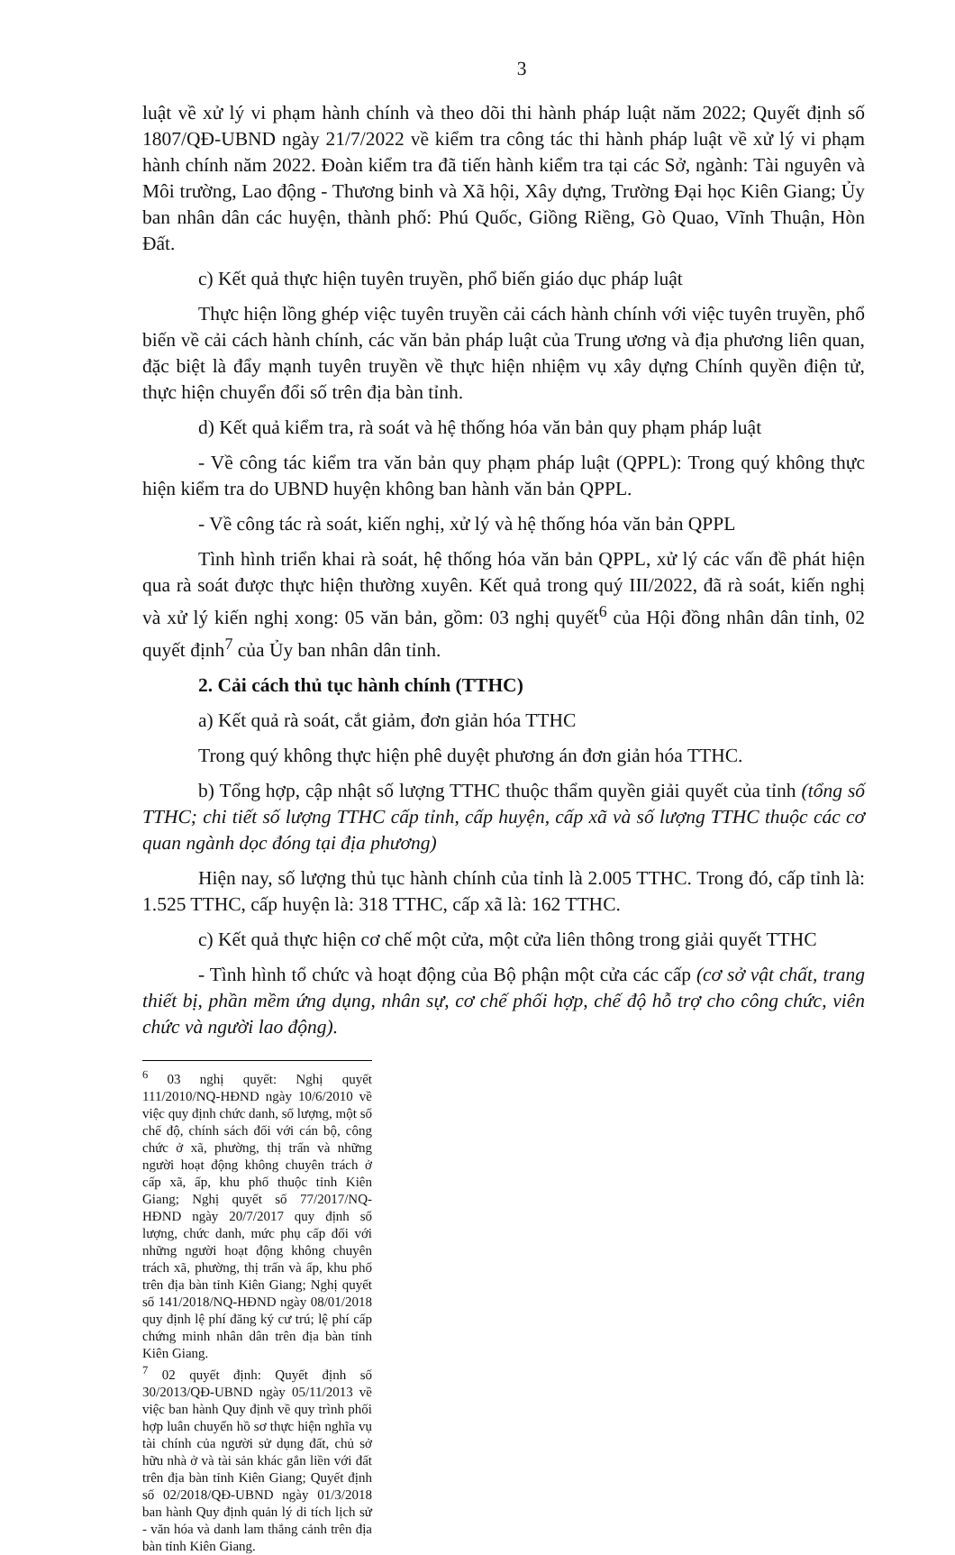3
luật về xử lý vi phạm hành chính và theo dõi thi hành pháp luật năm 2022; Quyết định số 1807/QĐ-UBND ngày 21/7/2022 về kiểm tra công tác thi hành pháp luật về xử lý vi phạm hành chính năm 2022. Đoàn kiểm tra đã tiến hành kiểm tra tại các Sở, ngành: Tài nguyên và Môi trường, Lao động - Thương binh và Xã hội, Xây dựng, Trường Đại học Kiên Giang; Ủy ban nhân dân các huyện, thành phố: Phú Quốc, Giồng Riềng, Gò Quao, Vĩnh Thuận, Hòn Đất.
c) Kết quả thực hiện tuyên truyền, phổ biến giáo dục pháp luật
Thực hiện lồng ghép việc tuyên truyền cải cách hành chính với việc tuyên truyền, phổ biến về cải cách hành chính, các văn bản pháp luật của Trung ương và địa phương liên quan, đặc biệt là đẩy mạnh tuyên truyền về thực hiện nhiệm vụ xây dựng Chính quyền điện tử, thực hiện chuyển đổi số trên địa bàn tỉnh.
d) Kết quả kiểm tra, rà soát và hệ thống hóa văn bản quy phạm pháp luật
- Về công tác kiểm tra văn bản quy phạm pháp luật (QPPL): Trong quý không thực hiện kiểm tra do UBND huyện không ban hành văn bản QPPL.
- Về công tác rà soát, kiến nghị, xử lý và hệ thống hóa văn bản QPPL
Tình hình triển khai rà soát, hệ thống hóa văn bản QPPL, xử lý các vấn đề phát hiện qua rà soát được thực hiện thường xuyên. Kết quả trong quý III/2022, đã rà soát, kiến nghị và xử lý kiến nghị xong: 05 văn bản, gồm: 03 nghị quyết<sup>6</sup> của Hội đồng nhân dân tỉnh, 02 quyết định<sup>7</sup> của Ủy ban nhân dân tỉnh.
2. Cải cách thủ tục hành chính (TTHC)
a) Kết quả rà soát, cắt giảm, đơn giản hóa TTHC
Trong quý không thực hiện phê duyệt phương án đơn giản hóa TTHC.
b) Tổng hợp, cập nhật số lượng TTHC thuộc thẩm quyền giải quyết của tỉnh (tổng số TTHC; chi tiết số lượng TTHC cấp tỉnh, cấp huyện, cấp xã và số lượng TTHC thuộc các cơ quan ngành dọc đóng tại địa phương)
Hiện nay, số lượng thủ tục hành chính của tỉnh là 2.005 TTHC. Trong đó, cấp tỉnh là: 1.525 TTHC, cấp huyện là: 318 TTHC, cấp xã là: 162 TTHC.
c) Kết quả thực hiện cơ chế một cửa, một cửa liên thông trong giải quyết TTHC
- Tình hình tổ chức và hoạt động của Bộ phận một cửa các cấp (cơ sở vật chất, trang thiết bị, phần mềm ứng dụng, nhân sự, cơ chế phối hợp, chế độ hỗ trợ cho công chức, viên chức và người lao động).
<sup>6</sup> 03 nghị quyết: Nghị quyết 111/2010/NQ-HĐND ngày 10/6/2010 về việc quy định chức danh, số lượng, một số chế độ, chính sách đối với cán bộ, công chức ở xã, phường, thị trấn và những người hoạt động không chuyên trách ở cấp xã, ấp, khu phố thuộc tỉnh Kiên Giang; Nghị quyết số 77/2017/NQ-HĐND ngày 20/7/2017 quy định số lượng, chức danh, mức phụ cấp đối với những người hoạt động không chuyên trách xã, phường, thị trấn và ấp, khu phố trên địa bàn tỉnh Kiên Giang; Nghị quyết số 141/2018/NQ-HĐND ngày 08/01/2018 quy định lệ phí đăng ký cư trú; lệ phí cấp chứng minh nhân dân trên địa bàn tỉnh Kiên Giang.
<sup>7</sup> 02 quyết định: Quyết định số 30/2013/QĐ-UBND ngày 05/11/2013 về việc ban hành Quy định về quy trình phối hợp luân chuyển hồ sơ thực hiện nghĩa vụ tài chính của người sử dụng đất, chủ sở hữu nhà ở và tài sản khác gắn liền với đất trên địa bàn tỉnh Kiên Giang; Quyết định số 02/2018/QĐ-UBND ngày 01/3/2018 ban hành Quy định quản lý di tích lịch sử - văn hóa và danh lam thắng cảnh trên địa bàn tỉnh Kiên Giang.